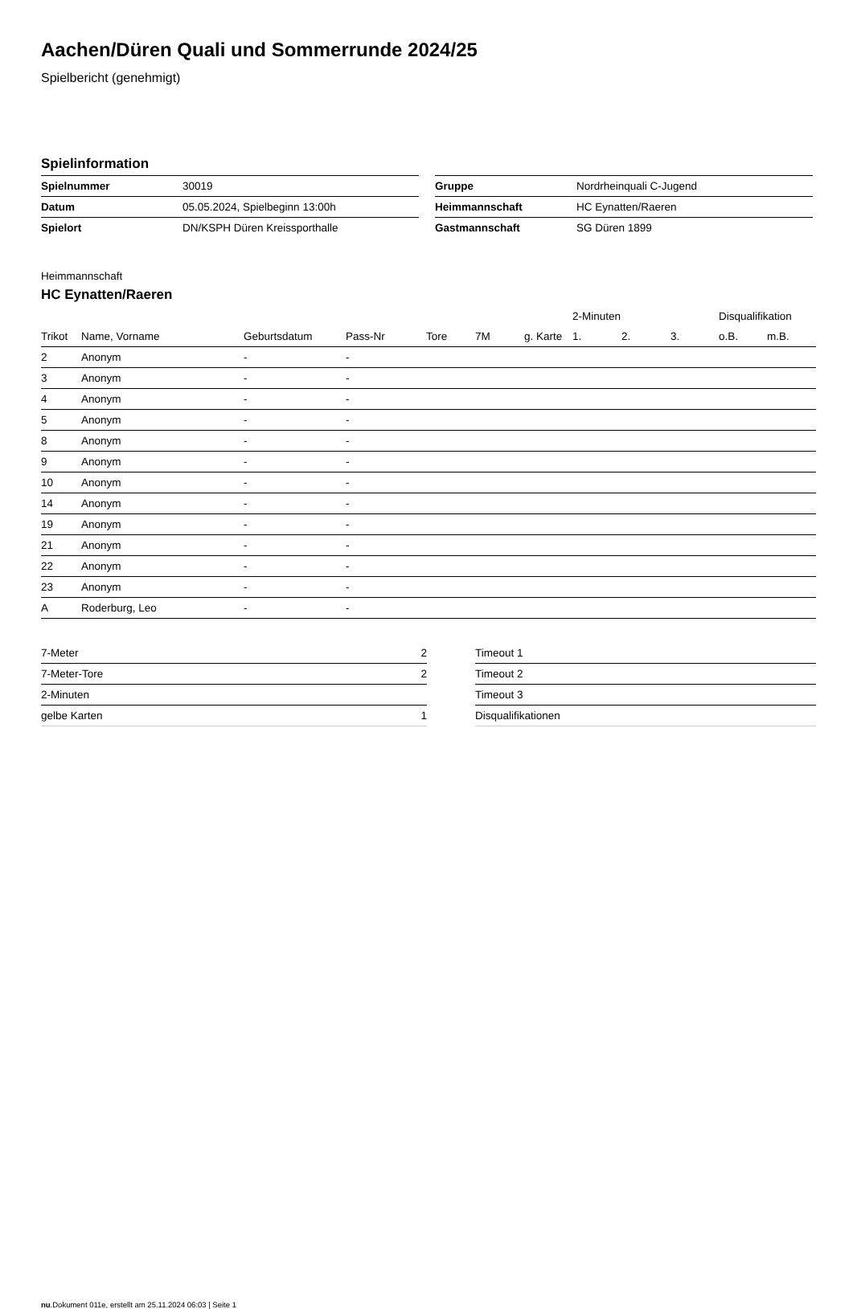Aachen/Düren Quali und Sommerrunde 2024/25
Spielbericht (genehmigt)
Spielinformation
| Spielnummer | 30019 |
| Datum | 05.05.2024, Spielbeginn 13:00h |
| Spielort | DN/KSPH Düren Kreissporthalle |
| Gruppe | Nordrheinquali C-Jugend |
| Heimmannschaft | HC Eynatten/Raeren |
| Gastmannschaft | SG Düren 1899 |
Heimmannschaft
HC Eynatten/Raeren
| | | | | | | | 2-Minuten | | | Disqualifikation | |
| --- | --- | --- | --- | --- | --- | --- | --- | --- | --- | --- | --- |
| Trikot | Name, Vorname | Geburtsdatum | Pass-Nr | Tore | 7M | g. Karte | 1. | 2. | 3. | o.B. | m.B. |
| 2 | Anonym | - | - | | | | | | | | |
| 3 | Anonym | - | - | | | | | | | | |
| 4 | Anonym | - | - | | | | | | | | |
| 5 | Anonym | - | - | | | | | | | | |
| 8 | Anonym | - | - | | | | | | | | |
| 9 | Anonym | - | - | | | | | | | | |
| 10 | Anonym | - | - | | | | | | | | |
| 14 | Anonym | - | - | | | | | | | | |
| 19 | Anonym | - | - | | | | | | | | |
| 21 | Anonym | - | - | | | | | | | | |
| 22 | Anonym | - | - | | | | | | | | |
| 23 | Anonym | - | - | | | | | | | | |
| A | Roderburg, Leo | - | - | | | | | | | | |
| 7-Meter | 2 |
| 7-Meter-Tore | 2 |
| 2-Minuten | |
| gelbe Karten | 1 |
| Timeout 1 |
| Timeout 2 |
| Timeout 3 |
| Disqualifikationen |
nu.Dokument 011e, erstellt am 25.11.2024 06:03 | Seite 1